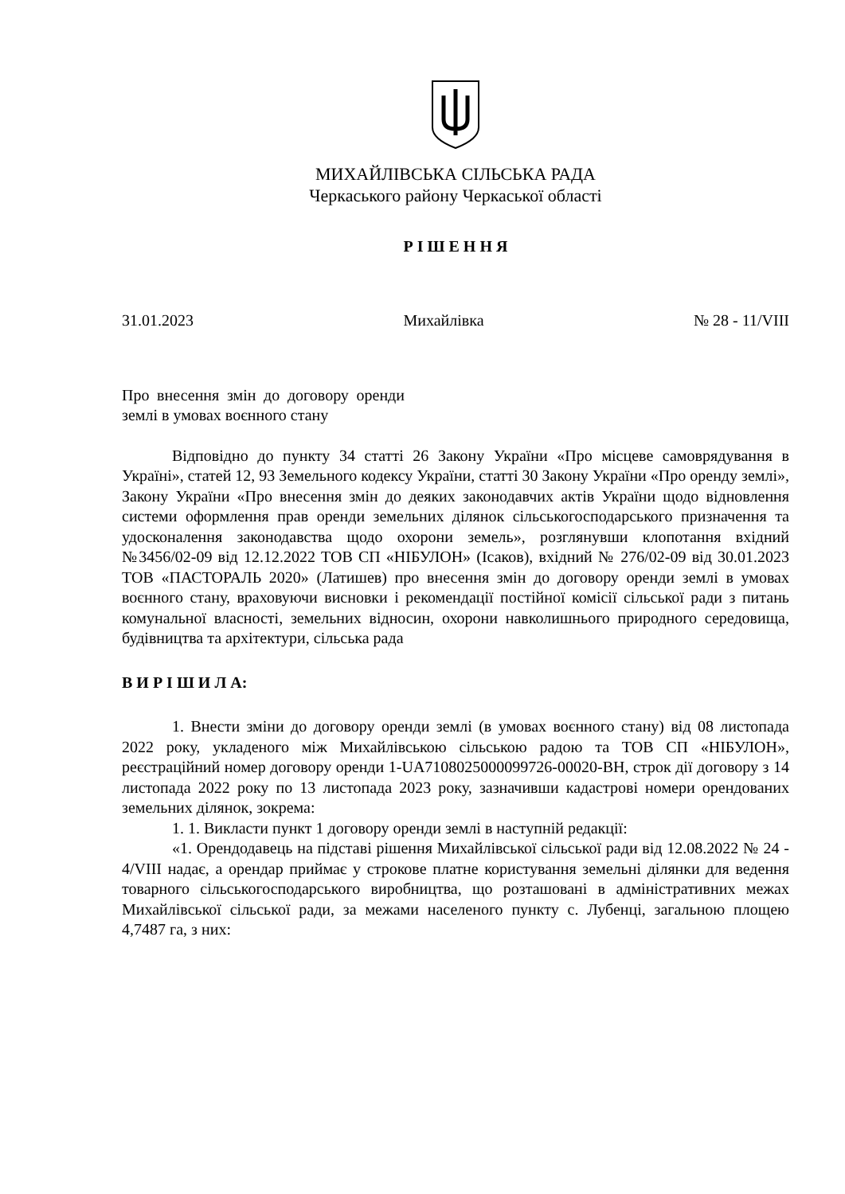МИХАЙЛІВСЬКА СІЛЬСЬКА РАДА
Черкаського району Черкаської області
Р І Ш Е Н Н Я
31.01.2023 Михайлівка № 28 - 11/VIII
Про внесення змін до договору оренди землі в умовах воєнного стану
Відповідно до пункту 34 статті 26 Закону України «Про місцеве самоврядування в Україні», статей 12, 93 Земельного кодексу України, статті 30 Закону України «Про оренду землі», Закону України «Про внесення змін до деяких законодавчих актів України щодо відновлення системи оформлення прав оренди земельних ділянок сільськогосподарського призначення та удосконалення законодавства щодо охорони земель», розглянувши клопотання вхідний №3456/02-09 від 12.12.2022 ТОВ СП «НІБУЛОН» (Ісаков), вхідний № 276/02-09 від 30.01.2023 ТОВ «ПАСТОРАЛЬ 2020» (Латишев) про внесення змін до договору оренди землі в умовах воєнного стану, враховуючи висновки і рекомендації постійної комісії сільської ради з питань комунальної власності, земельних відносин, охорони навколишнього природного середовища, будівництва та архітектури, сільська рада
В И Р І Ш И Л А:
1. Внести зміни до договору оренди землі (в умовах воєнного стану) від 08 листопада 2022 року, укладеного між Михайлівською сільською радою та ТОВ СП «НІБУЛОН», реєстраційний номер договору оренди 1-UA7108025000099726-00020-ВН, строк дії договору з 14 листопада 2022 року по 13 листопада 2023 року, зазначивши кадастрові номери орендованих земельних ділянок, зокрема:
1. 1. Викласти пункт 1 договору оренди землі в наступній редакції:
«1. Орендодавець на підставі рішення Михайлівської сільської ради від 12.08.2022 № 24 - 4/VIII надає, а орендар приймає у строкове платне користування земельні ділянки для ведення товарного сільськогосподарського виробництва, що розташовані в адміністративних межах Михайлівської сільської ради, за межами населеного пункту с. Лубенці, загальною площею 4,7487 га, з них: